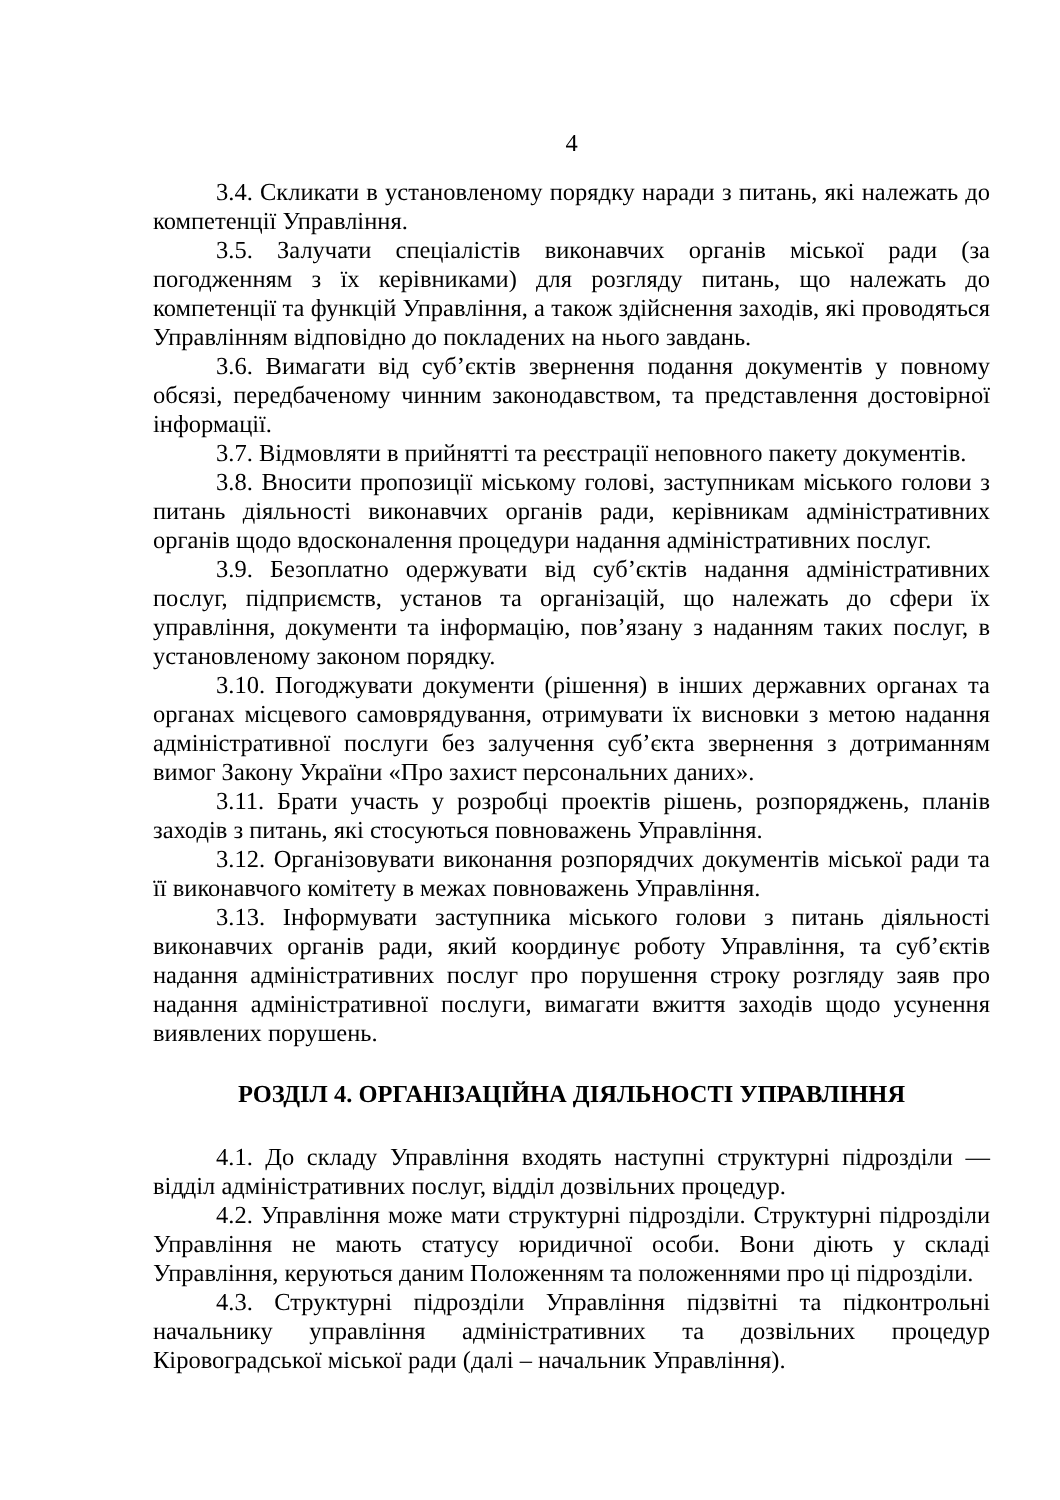4
3.4. Скликати в установленому порядку наради з питань, які належать до компетенції Управління.
3.5. Залучати спеціалістів виконавчих органів міської ради (за погодженням з їх керівниками) для розгляду питань, що належать до компетенції та функцій Управління, а також здійснення заходів, які проводяться Управлінням відповідно до покладених на нього завдань.
3.6. Вимагати від суб’єктів звернення подання документів у повному обсязі, передбаченому чинним законодавством, та представлення достовірної інформації.
3.7. Відмовляти в прийнятті та реєстрації неповного пакету документів.
3.8. Вносити пропозиції міському голові, заступникам міського голови з питань діяльності виконавчих органів ради, керівникам адміністративних органів щодо вдосконалення процедури надання адміністративних послуг.
3.9. Безоплатно одержувати від суб’єктів надання адміністративних послуг, підприємств, установ та організацій, що належать до сфери їх управління, документи та інформацію, пов’язану з наданням таких послуг, в установленому законом порядку.
3.10. Погоджувати документи (рішення) в інших державних органах та органах місцевого самоврядування, отримувати їх висновки з метою надання адміністративної послуги без залучення суб’єкта звернення з дотриманням вимог Закону України «Про захист персональних даних».
3.11. Брати участь у розробці проектів рішень, розпоряджень, планів заходів з питань, які стосуються повноважень Управління.
3.12. Організовувати виконання розпорядчих документів міської ради та її виконавчого комітету в межах повноважень Управління.
3.13. Інформувати заступника міського голови з питань діяльності виконавчих органів ради, який координує роботу Управління, та суб’єктів надання адміністративних послуг про порушення строку розгляду заяв про надання адміністративної послуги, вимагати вжиття заходів щодо усунення виявлених порушень.
РОЗДІЛ 4. ОРГАНІЗАЦІЙНА ДІЯЛЬНОСТІ УПРАВЛІННЯ
4.1. До складу Управління входять наступні структурні підрозділи — відділ адміністративних послуг, відділ дозвільних процедур.
4.2. Управління може мати структурні підрозділи. Структурні підрозділи Управління не мають статусу юридичної особи. Вони діють у складі Управління, керуються даним Положенням та положеннями про ці підрозділи.
4.3. Структурні підрозділи Управління підзвітні та підконтрольні начальнику управління адміністративних та дозвільних процедур Кіровоградської міської ради (далі – начальник Управління).